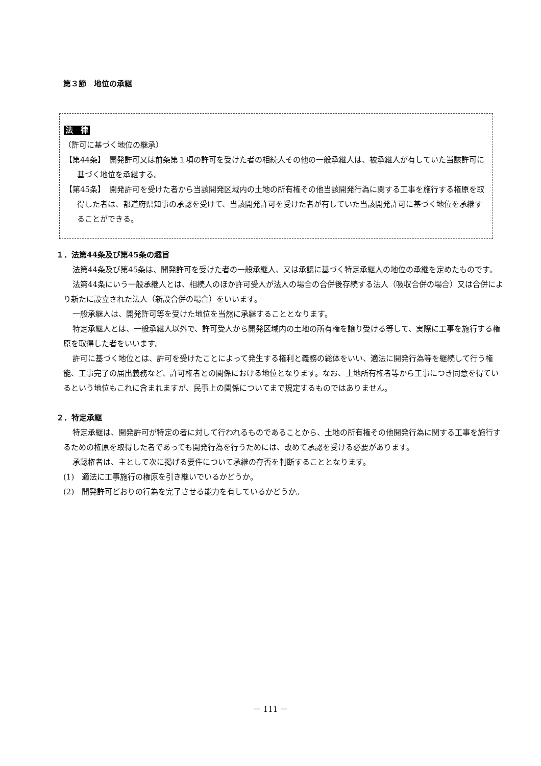第３節　地位の承継
法　律
（許可に基づく地位の継承）
【第44条】　開発許可又は前条第１項の許可を受けた者の相続人その他の一般承継人は、被承継人が有していた当該許可に基づく地位を承継する。
【第45条】　開発許可を受けた者から当該開発区域内の土地の所有権その他当該開発行為に関する工事を施行する権原を取得した者は、都道府県知事の承認を受けて、当該開発許可を受けた者が有していた当該開発許可に基づく地位を承継することができる。
１．法第44条及び第45条の趣旨
法第44条及び第45条は、開発許可を受けた者の一般承継人、又は承認に基づく特定承継人の地位の承継を定めたものです。
法第44条にいう一般承継人とは、相続人のほか許可受人が法人の場合の合併後存続する法人（吸収合併の場合）又は合併により新たに設立された法人（新設合併の場合）をいいます。
一般承継人は、開発許可等を受けた地位を当然に承継することとなります。
特定承継人とは、一般承継人以外で、許可受人から開発区域内の土地の所有権を譲り受ける等して、実際に工事を施行する権原を取得した者をいいます。
許可に基づく地位とは、許可を受けたことによって発生する権利と義務の総体をいい、適法に開発行為等を継続して行う権能、工事完了の届出義務など、許可権者との関係における地位となります。なお、土地所有権者等から工事につき同意を得ているという地位もこれに含まれますが、民事上の関係についてまで規定するものではありません。
２．特定承継
特定承継は、開発許可が特定の者に対して行われるものであることから、土地の所有権その他開発行為に関する工事を施行するための権原を取得した者であっても開発行為を行うためには、改めて承認を受ける必要があります。
承認権者は、主として次に掲げる要件について承継の存否を判断することとなります。
(1)　適法に工事施行の権原を引き継いでいるかどうか。
(2)　開発許可どおりの行為を完了させる能力を有しているかどうか。
－ 111 －